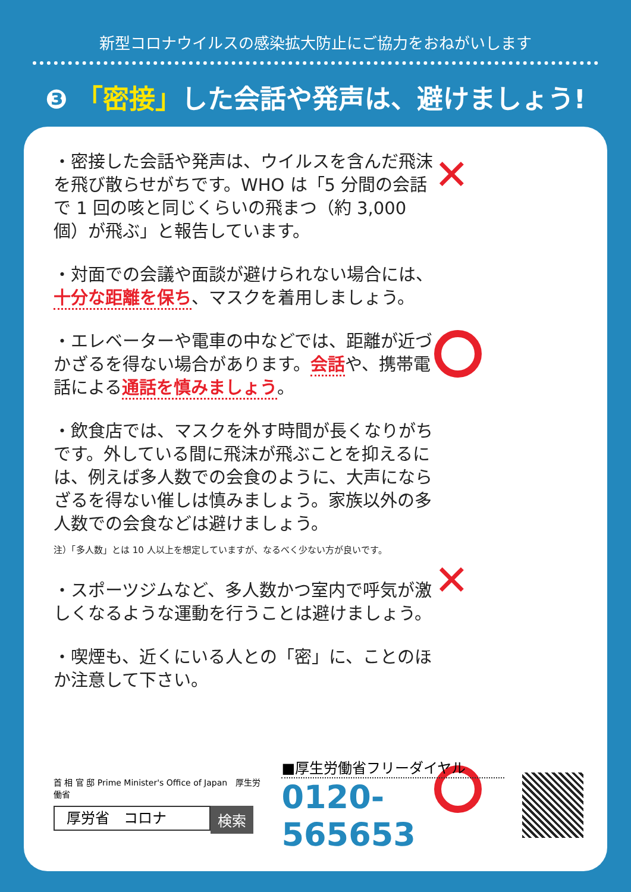新型コロナウイルスの感染拡大防止にご協力をおねがいします
❸ 「密接」した会話や発声は、避けましょう!
・密接した会話や発声は、ウイルスを含んだ飛沫を飛び散らせがちです。WHO は「5 分間の会話で 1 回の咳と同じくらいの飛まつ（約 3,000 個）が飛ぶ」と報告しています。
・対面での会議や面談が避けられない場合には、十分な距離を保ち、マスクを着用しましょう。
・エレベーターや電車の中などでは、距離が近づかざるを得ない場合があります。会話や、携帯電話による通話を慎みましょう。
・飲食店では、マスクを外す時間が長くなりがちです。外している間に飛沫が飛ぶことを抑えるには、例えば多人数での会食のように、大声にならざるを得ない催しは慎みましょう。家族以外の多人数での会食などは避けましょう。
注）「多人数」とは 10 人以上を想定していますが、なるべく少ない方が良いです。
・スポーツジムなど、多人数かつ室内で呼気が激しくなるような運動を行うことは避けましょう。
・喫煙も、近くにいる人との「密」に、ことのほか注意して下さい。
✕
✕
首 相 官 邸 Prime Minister's Office of Japan　厚生労働省
厚労省　コロナ
検索
■厚生労働省フリーダイヤル
0120-565653